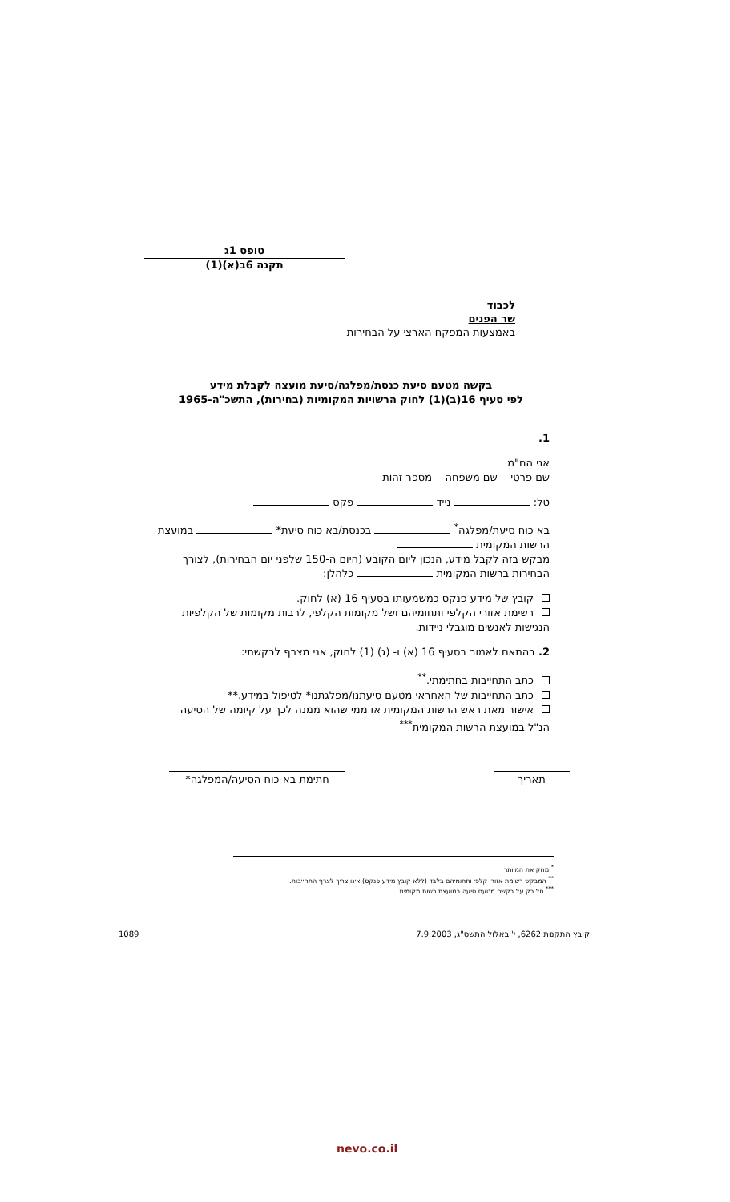טופס 1ג
תקנה 6ב(א)(1)
לכבוד
שר הפנים
באמצעות המפקח הארצי על הבחירות
בקשה מטעם סיעת כנסת/מפלגה/סיעת מועצה לקבלת מידע
לפי סעיף 16(ב)(1) לחוק הרשויות המקומיות (בחירות), התשכ"ה-1965
1.
אני הח"מ
שם פרטי שם משפחה מספר זהות
טל: נייד פקס
בא כוח סיעת/מפלגה<sup>*</sup> בכנסת/בא כוח סיעת* במועצת הרשות המקומית
מבקש בזה לקבל מידע, הנכון ליום הקובע (היום ה-150 שלפני יום הבחירות), לצורך הבחירות ברשות המקומית כלהלן:
קובץ של מידע פנקס כמשמעותו בסעיף 16 (א) לחוק.
רשימת אזורי הקלפי ותחומיהם ושל מקומות הקלפי, לרבות מקומות של הקלפיות הנגישות לאנשים מוגבלי ניידות.
2. בהתאם לאמור בסעיף 16 (א) ו- (ג) (1) לחוק, אני מצרף לבקשתי:
כתב התחייבות בחתימתי.<sup>**</sup>
כתב התחייבות של האחראי מטעם סיעתנו/מפלגתנו* לטיפול במידע.**
אישור מאת ראש הרשות המקומית או ממי שהוא ממנה לכך על קיומה של הסיעה הנ"ל במועצת הרשות המקומית<sup>***</sup>
תאריך חתימת בא-כוח הסיעה/המפלגה*
<sup>*</sup> מחק את המיותר
<sup>**</sup> המבקש רשימת אזורי קלפי ותחומיהם בלבד (ללא קובץ מידע פנקס) אינו צריך לצרף התחייבות.
<sup>***</sup> חל רק על בקשה מטעם סיעה במועצת רשות מקומית.
קובץ התקנות 6262, י' באלול התשס"ג, 7.9.2003 1089
nevo.co.il